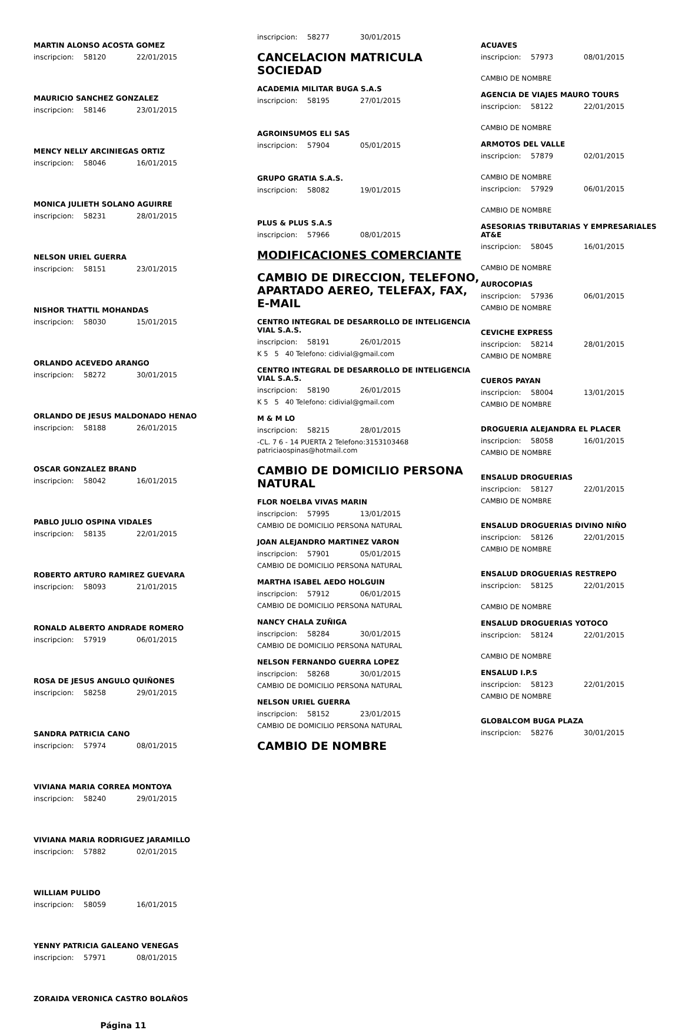MARTIN ALONSO ACOSTA GOMEZ
inscripcion: 58120 22/01/2015
MAURICIO SANCHEZ GONZALEZ
inscripcion: 58146 23/01/2015
MENCY NELLY ARCINIEGAS ORTIZ
inscripcion: 58046 16/01/2015
MONICA JULIETH SOLANO AGUIRRE
inscripcion: 58231 28/01/2015
NELSON URIEL GUERRA
inscripcion: 58151 23/01/2015
NISHOR THATTIL MOHANDAS
inscripcion: 58030 15/01/2015
ORLANDO ACEVEDO ARANGO
inscripcion: 58272 30/01/2015
ORLANDO DE JESUS MALDONADO HENAO
inscripcion: 58188 26/01/2015
OSCAR GONZALEZ BRAND
inscripcion: 58042 16/01/2015
PABLO JULIO OSPINA VIDALES
inscripcion: 58135 22/01/2015
ROBERTO ARTURO RAMIREZ GUEVARA
inscripcion: 58093 21/01/2015
RONALD ALBERTO ANDRADE ROMERO
inscripcion: 57919 06/01/2015
ROSA DE JESUS ANGULO QUIÑONES
inscripcion: 58258 29/01/2015
SANDRA PATRICIA CANO
inscripcion: 57974 08/01/2015
VIVIANA MARIA CORREA MONTOYA
inscripcion: 58240 29/01/2015
VIVIANA MARIA RODRIGUEZ JARAMILLO
inscripcion: 57882 02/01/2015
WILLIAM PULIDO
inscripcion: 58059 16/01/2015
YENNY PATRICIA GALEANO VENEGAS
inscripcion: 57971 08/01/2015
ZORAIDA VERONICA CASTRO BOLAÑOS
Página 11
inscripcion: 58277 30/01/2015
CANCELACION MATRICULA SOCIEDAD
ACADEMIA MILITAR BUGA S.A.S
inscripcion: 58195 27/01/2015
AGROINSUMOS ELI SAS
inscripcion: 57904 05/01/2015
GRUPO GRATIA S.A.S.
inscripcion: 58082 19/01/2015
PLUS & PLUS S.A.S
inscripcion: 57966 08/01/2015
MODIFICACIONES COMERCIANTE
CAMBIO DE DIRECCION, TELEFONO, APARTADO AEREO, TELEFAX, FAX, E-MAIL
CENTRO INTEGRAL DE DESARROLLO DE INTELIGENCIA VIAL S.A.S.
inscripcion: 58191 26/01/2015
K 5 5 40 Telefono: cidivial@gmail.com
CENTRO INTEGRAL DE DESARROLLO DE INTELIGENCIA VIAL S.A.S.
inscripcion: 58190 26/01/2015
K 5 5 40 Telefono: cidivial@gmail.com
M & M LO
inscripcion: 58215 28/01/2015
-CL. 7 6 - 14 PUERTA 2 Telefono:3153103468 patriciaospinas@hotmail.com
CAMBIO DE DOMICILIO PERSONA NATURAL
FLOR NOELBA VIVAS MARIN
inscripcion: 57995 13/01/2015
CAMBIO DE DOMICILIO PERSONA NATURAL
JOAN ALEJANDRO MARTINEZ VARON
inscripcion: 57901 05/01/2015
CAMBIO DE DOMICILIO PERSONA NATURAL
MARTHA ISABEL AEDO HOLGUIN
inscripcion: 57912 06/01/2015
CAMBIO DE DOMICILIO PERSONA NATURAL
NANCY CHALA ZUÑIGA
inscripcion: 58284 30/01/2015
CAMBIO DE DOMICILIO PERSONA NATURAL
NELSON FERNANDO GUERRA LOPEZ
inscripcion: 58268 30/01/2015
CAMBIO DE DOMICILIO PERSONA NATURAL
NELSON URIEL GUERRA
inscripcion: 58152 23/01/2015
CAMBIO DE DOMICILIO PERSONA NATURAL
CAMBIO DE NOMBRE
ACUAVES
inscripcion: 57973 08/01/2015
CAMBIO DE NOMBRE
AGENCIA DE VIAJES MAURO TOURS
inscripcion: 58122 22/01/2015
CAMBIO DE NOMBRE
ARMOTOS DEL VALLE
inscripcion: 57879 02/01/2015
CAMBIO DE NOMBRE
inscripcion: 57929 06/01/2015
CAMBIO DE NOMBRE
ASESORIAS TRIBUTARIAS Y EMPRESARIALES AT&E
inscripcion: 58045 16/01/2015
CAMBIO DE NOMBRE
AUROCOPIAS
inscripcion: 57936 06/01/2015
CAMBIO DE NOMBRE
CEVICHE EXPRESS
inscripcion: 58214 28/01/2015
CAMBIO DE NOMBRE
CUEROS PAYAN
inscripcion: 58004 13/01/2015
CAMBIO DE NOMBRE
DROGUERIA ALEJANDRA EL PLACER
inscripcion: 58058 16/01/2015
CAMBIO DE NOMBRE
ENSALUD DROGUERIAS
inscripcion: 58127 22/01/2015
CAMBIO DE NOMBRE
ENSALUD DROGUERIAS DIVINO NIÑO
inscripcion: 58126 22/01/2015
CAMBIO DE NOMBRE
ENSALUD DROGUERIAS RESTREPO
inscripcion: 58125 22/01/2015
CAMBIO DE NOMBRE
ENSALUD DROGUERIAS YOTOCO
inscripcion: 58124 22/01/2015
CAMBIO DE NOMBRE
ENSALUD I.P.S
inscripcion: 58123 22/01/2015
CAMBIO DE NOMBRE
GLOBALCOM BUGA PLAZA
inscripcion: 58276 30/01/2015